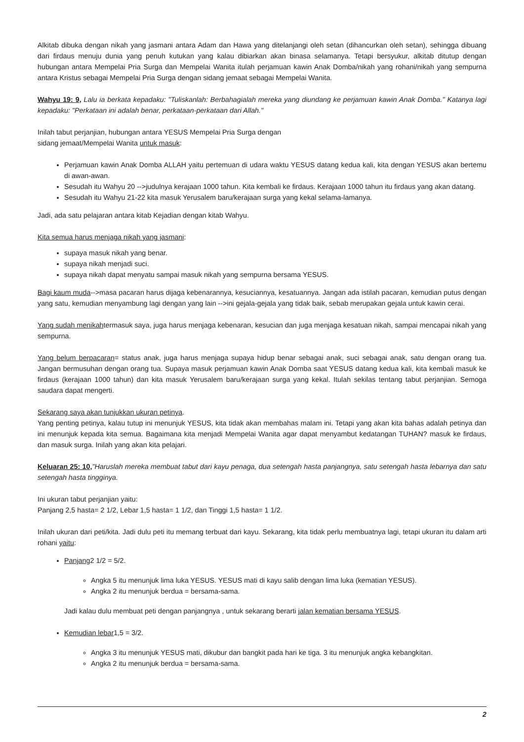Alkitab dibuka dengan nikah yang jasmani antara Adam dan Hawa yang ditelanjangi oleh setan (dihancurkan oleh setan), sehingga dibuang dari firdaus menuju dunia yang penuh kutukan yang kalau dibiarkan akan binasa selamanya. Tetapi bersyukur, alkitab ditutup dengan hubungan antara Mempelai Pria Surga dan Mempelai Wanita itulah perjamuan kawin Anak Domba/nikah yang rohani/nikah yang sempurna antara Kristus sebagai Mempelai Pria Surga dengan sidang jemaat sebagai Mempelai Wanita.
Wahyu 19: 9, Lalu ia berkata kepadaku: "Tuliskanlah: Berbahagialah mereka yang diundang ke perjamuan kawin Anak Domba." Katanya lagi kepadaku: "Perkataan ini adalah benar, perkataan-perkataan dari Allah."
Inilah tabut perjanjian, hubungan antara YESUS Mempelai Pria Surga dengan
sidang jemaat/Mempelai Wanita untuk masuk:
Perjamuan kawin Anak Domba ALLAH yaitu pertemuan di udara waktu YESUS datang kedua kali, kita dengan YESUS akan bertemu di awan-awan.
Sesudah itu Wahyu 20 -->judulnya kerajaan 1000 tahun. Kita kembali ke firdaus. Kerajaan 1000 tahun itu firdaus yang akan datang.
Sesudah itu Wahyu 21-22 kita masuk Yerusalem baru/kerajaan surga yang kekal selama-lamanya.
Jadi, ada satu pelajaran antara kitab Kejadian dengan kitab Wahyu.
Kita semua harus menjaga nikah yang jasmani:
supaya masuk nikah yang benar.
supaya nikah menjadi suci.
supaya nikah dapat menyatu sampai masuk nikah yang sempurna bersama YESUS.
Bagi kaum muda-->masa pacaran harus dijaga kebenarannya, kesuciannya, kesatuannya. Jangan ada istilah pacaran, kemudian putus dengan yang satu, kemudian menyambung lagi dengan yang lain -->ini gejala-gejala yang tidak baik, sebab merupakan gejala untuk kawin cerai.
Yang sudah menikahtermasuk saya, juga harus menjaga kebenaran, kesucian dan juga menjaga kesatuan nikah, sampai mencapai nikah yang sempurna.
Yang belum berpacaran= status anak, juga harus menjaga supaya hidup benar sebagai anak, suci sebagai anak, satu dengan orang tua. Jangan bermusuhan dengan orang tua. Supaya masuk perjamuan kawin Anak Domba saat YESUS datang kedua kali, kita kembali masuk ke firdaus (kerajaan 1000 tahun) dan kita masuk Yerusalem baru/kerajaan surga yang kekal. Itulah sekilas tentang tabut perjanjian. Semoga saudara dapat mengerti.
Sekarang saya akan tunjukkan ukuran petinya.
Yang penting petinya, kalau tutup ini menunjuk YESUS, kita tidak akan membahas malam ini. Tetapi yang akan kita bahas adalah petinya dan ini menunjuk kepada kita semua. Bagaimana kita menjadi Mempelai Wanita agar dapat menyambut kedatangan TUHAN? masuk ke firdaus, dan masuk surga. Inilah yang akan kita pelajari.
Keluaran 25: 10,"Haruslah mereka membuat tabut dari kayu penaga, dua setengah hasta panjangnya, satu setengah hasta lebarnya dan satu setengah hasta tingginya.
Ini ukuran tabut perjanjian yaitu:
Panjang 2,5 hasta= 2 1/2, Lebar 1,5 hasta= 1 1/2, dan Tinggi 1,5 hasta= 1 1/2.
Inilah ukuran dari peti/kita. Jadi dulu peti itu memang terbuat dari kayu. Sekarang, kita tidak perlu membuatnya lagi, tetapi ukuran itu dalam arti rohani yaitu:
Panjang2 1/2 = 5/2.
Angka 5 itu menunjuk lima luka YESUS. YESUS mati di kayu salib dengan lima luka (kematian YESUS).
Angka 2 itu menunjuk berdua = bersama-sama.
Jadi kalau dulu membuat peti dengan panjangnya , untuk sekarang berarti jalan kematian bersama YESUS.
Kemudian lebar1,5 = 3/2.
Angka 3 itu menunjuk YESUS mati, dikubur dan bangkit pada hari ke tiga. 3 itu menunjuk angka kebangkitan.
Angka 2 itu menunjuk berdua = bersama-sama.
2